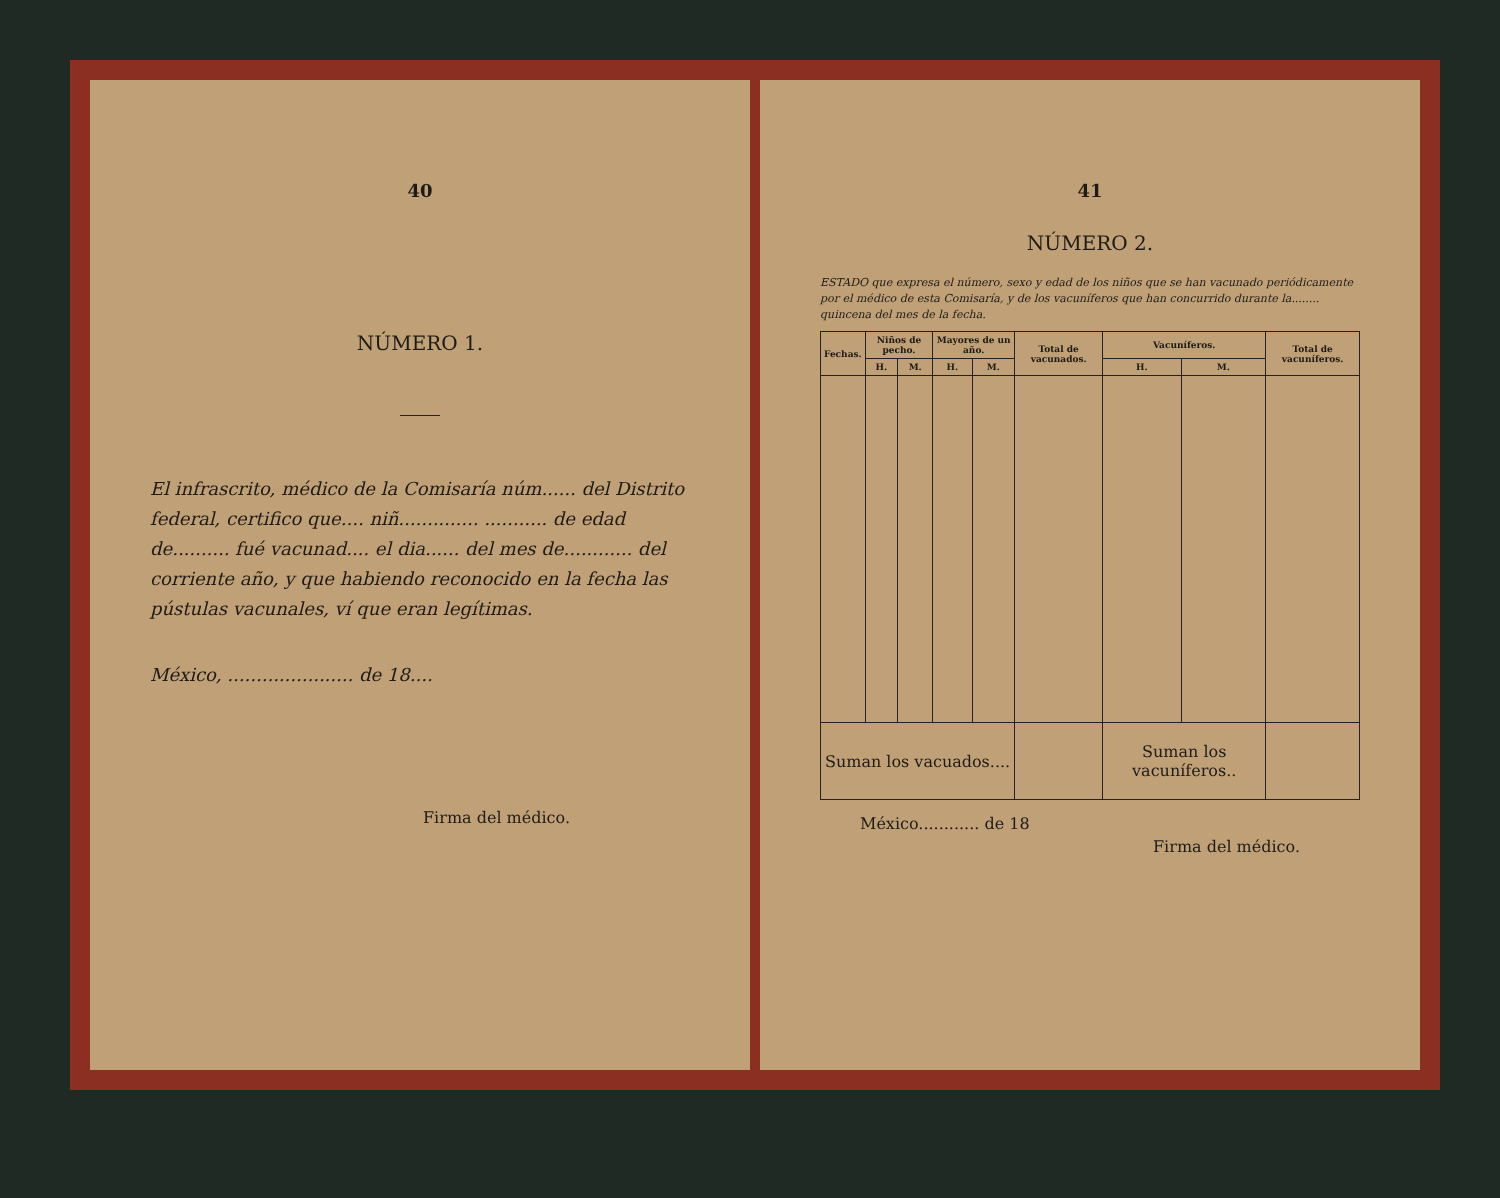40
NÚMERO 1.
El infrascrito, médico de la Comisaría núm...... del Distrito federal, certifico que.... niñ.............. ........... de edad de.......... fué vacunad.... el dia...... del mes de............ del corriente año, y que habiendo reconocido en la fecha las pústulas vacunales, ví que eran legítimas.
México, ...................... de 18....
Firma del médico.
41
NÚMERO 2.
ESTADO que expresa el número, sexo y edad de los niños que se han vacunado periódicamente por el médico de esta Comisaría, y de los vacuníferos que han concurrido durante la........ quincena del mes de la fecha.
| Fechas. | Niños de pecho. | | Mayores de un año. | | Total de vacunados. | Vacuníferos. | | Total de vacuníferos. |
| --- | --- | --- | --- | --- | --- | --- | --- | --- |
| | H. | M. | H. | M. | | H. | M. | |
| Suman los vacuados.... | | | | | | Suman los vacuníferos.. | | |
México............ de 18
Firma del médico.